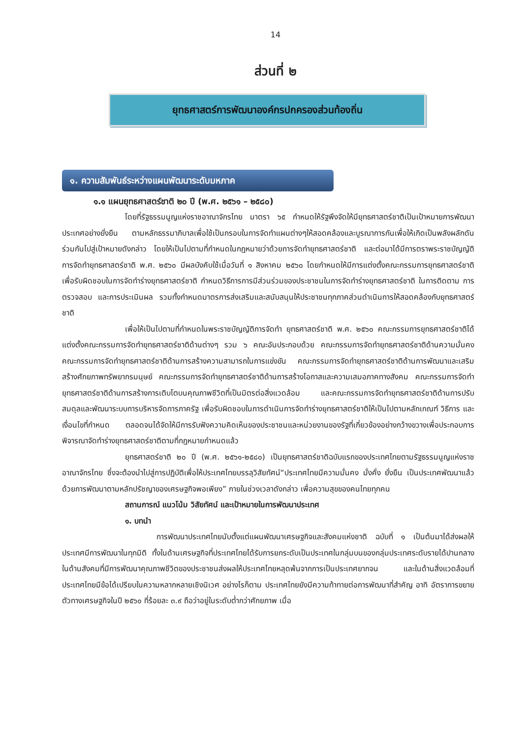14
ส่วนที่ ๒
ยุทธศาสตร์การพัฒนาองค์กรปกครองส่วนท้องถิ่น
๑. ความสัมพันธ์ระหว่างแผนพัฒนาระดับมหภาค
๑.๑ แผนยุทธศาสตร์ชาติ ๒๐ ปี (พ.ศ. ๒๕๖๑ – ๒๕๘๐)
โดยที่รัฐธรรมนูญแห่งราชอาณาจักรไทย มาตรา ๖๕ กำหนดให้รัฐพึงจัดให้มียุทธศาสตร์ชาติเป็นเป้าหมายการพัฒนาประเทศอย่างยั่งยืน ตามหลักธรรมาภิบาลเพื่อใช้เป็นกรอบในการจัดทำแผนต่างๆให้สอดคล้องและบูรณาการกันเพื่อให้เกิดเป็นพลังผลักดันร่วมกันไปสู่เป้าหมายดังกล่าว โดยให้เป็นไปตามที่กำหนดในกฎหมายว่าด้วยการจัดทำยุทธศาสตร์ชาติ และต่อมาได้มีการตราพระราชบัญญัติการจัดทำยุทธศาสตร์ชาติ พ.ศ. ๒๕๖๐ มีผลบังคับใช้เมื่อวันที่ ๑ สิงหาคม ๒๕๖๐ โดยกำหนดให้มีการแต่งตั้งคณะกรรมการยุทธศาสตร์ชาติ เพื่อรับผิดชอบในการจัดทำร่างยุทธศาสตร์ชาติ กำหนดวิธีการการมีส่วนร่วมของประชาชนในการจัดทำร่างยุทธศาสตร์ชาติ ในการติดตาม การตรวจสอบ และการประเมินผล รวมทั้งกำหนดมาตรการส่งเสริมและสนับสนุนให้ประชาชนทุกภาคส่วนดำเนินการให้สอดคล้องกับยุทธศาสตร์ชาติ
เพื่อให้เป็นไปตามที่กำหนดในพระราชบัญญัติการจัดทำ ยุทธศาสตร์ชาติ พ.ศ. ๒๕๖๐ คณะกรรมการยุทธศาสตร์ชาติได้แต่งตั้งคณะกรรมการจัดทำยุทธศาสตร์ชาติด้านต่างๆ รวม ๖ คณะอันประกอบด้วย คณะกรรมการจัดทำยุทธศาสตร์ชาติด้านความมั่นคง คณะกรรมการจัดทำยุทธศาสตร์ชาติด้านการสร้างความสามารถในการแข่งขัน คณะกรรมการจัดทำยุทธศาสตร์ชาติด้านการพัฒนาและเสริมสร้างศักยภาพทรัพยากรมนุษย์ คณะกรรมการจัดทำยุทธศาสตร์ชาติด้านการสร้างโอกาสและความเสมอภาคทางสังคม คณะกรรมการจัดทำยุทธศาสตร์ชาติด้านการสร้างการเติบโตบนคุณภาพชีวิตที่เป็นมิตรต่อสิ่งแวดล้อม และคณะกรรมการจัดทำยุทธศาสตร์ชาติด้านการปรับสมดุลและพัฒนาระบบการบริหารจัดการภาครัฐ เพื่อรับผิดชอบในการดำเนินการจัดทำร่างยุทธศาสตร์ชาติให้เป็นไปตามหลักเกณฑ์ วิธีการ และเงื่อนไขที่กำหนด ตลอดจนได้จัดให้มีการรับฟังความคิดเห็นของประชาชนและหน่วยงานของรัฐที่เกี่ยวข้องอย่างกว้างขวางเพื่อประกอบการพิจารณาจัดทำร่างยุทธศาสตร์ชาติตามที่กฎหมายกำหนดแล้ว
ยุทธศาสตร์ชาติ ๒๐ ปี (พ.ศ. ๒๕๖๑-๒๕๘๐) เป็นยุทธศาสตร์ชาติฉบับแรกของประเทศไทยตามรัฐธรรมนูญแห่งราชอาณาจักรไทย ซึ่งจะต้องนำไปสู่การปฏิบัติเพื่อให้ประเทศไทยบรรลุวิสัยทัศน์“ประเทศไทยมีความมั่นคง มั่งคั่ง ยั่งยืน เป็นประเทศพัฒนาแล้ว ด้วยการพัฒนาตามหลักปรัชญาของเศรษฐกิจพอเพียง” ภายในช่วงเวลาดังกล่าว เพื่อความสุขของคนไทยทุกคน
สถานการณ์ แนวโน้ม วิสัยทัศน์ และเป้าหมายในการพัฒนาประเทศ
๑. บทนำ
การพัฒนาประเทศไทยนับตั้งแต่แผนพัฒนาเศรษฐกิจและสังคมแห่งชาติ ฉบับที่ ๑ เป็นต้นมาได้ส่งผลให้ประเทศมีการพัฒนาในทุกมิติ ทั้งในด้านเศรษฐกิจที่ประเทศไทยได้รับการยกระดับเป็นประเทศในกลุ่มบนของกลุ่มประเทศระดับรายได้ปานกลาง ในด้านสังคมที่มีการพัฒนาคุณภาพชีวิตของประชาชนส่งผลให้ประเทศไทยหลุดพ้นจากการเป็นประเทศยากจน และในด้านสิ่งแวดล้อมที่ประเทศไทยมีข้อได้เปรียบในความหลากหลายเชิงนิเวศ อย่างไรก็ตาม ประเทศไทยยังมีความท้าทายต่อการพัฒนาที่สำคัญ อาทิ อัตราการขยายตัวทางเศรษฐกิจในปี ๒๕๖๐ ที่ร้อยละ ๓.๙ ถือว่าอยู่ในระดับต่ำกว่าศักยภาพ เมื่อ